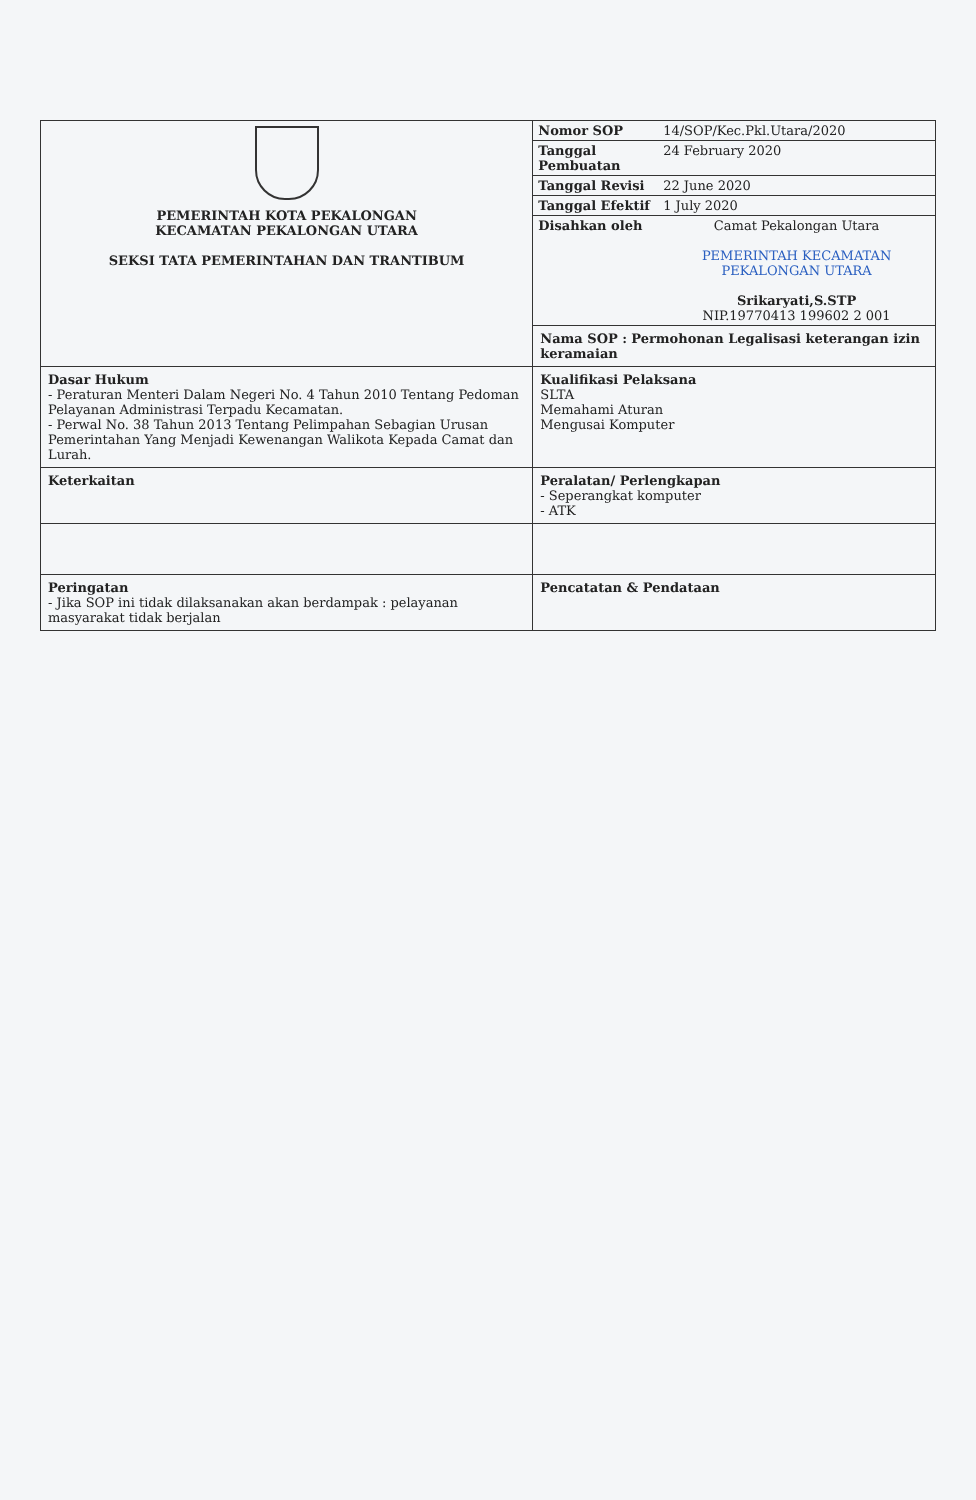| PEMERINTAH KOTA PEKALONGAN KECAMATAN PEKALONGAN UTARA SEKSI TATA PEMERINTAHAN DAN TRANTIBUM | / Nomor SOP / 14/SOP/Kec.Pkl.Utara/2020 / / Tanggal Pembuatan / 24 February 2020 / / Tanggal Revisi / 22 June 2020 / / Tanggal Efektif / 1 July 2020 / / Disahkan oleh / Camat Pekalongan Utara PEMERINTAH KECAMATAN PEKALONGAN UTARA Srikaryati,S.STP NIP.19770413 199602 2 001 / |
| | Nama SOP : Permohonan Legalisasi keterangan izin keramaian |
| Dasar Hukum - Peraturan Menteri Dalam Negeri No. 4 Tahun 2010 Tentang Pedoman Pelayanan Administrasi Terpadu Kecamatan. - Perwal No. 38 Tahun 2013 Tentang Pelimpahan Sebagian Urusan Pemerintahan Yang Menjadi Kewenangan Walikota Kepada Camat dan Lurah. | Kualifikasi Pelaksana SLTA Memahami Aturan Mengusai Komputer |
| Keterkaitan | Peralatan/ Perlengkapan - Seperangkat komputer - ATK |
| Peringatan - Jika SOP ini tidak dilaksanakan akan berdampak : pelayanan masyarakat tidak berjalan | Pencatatan & Pendataan |